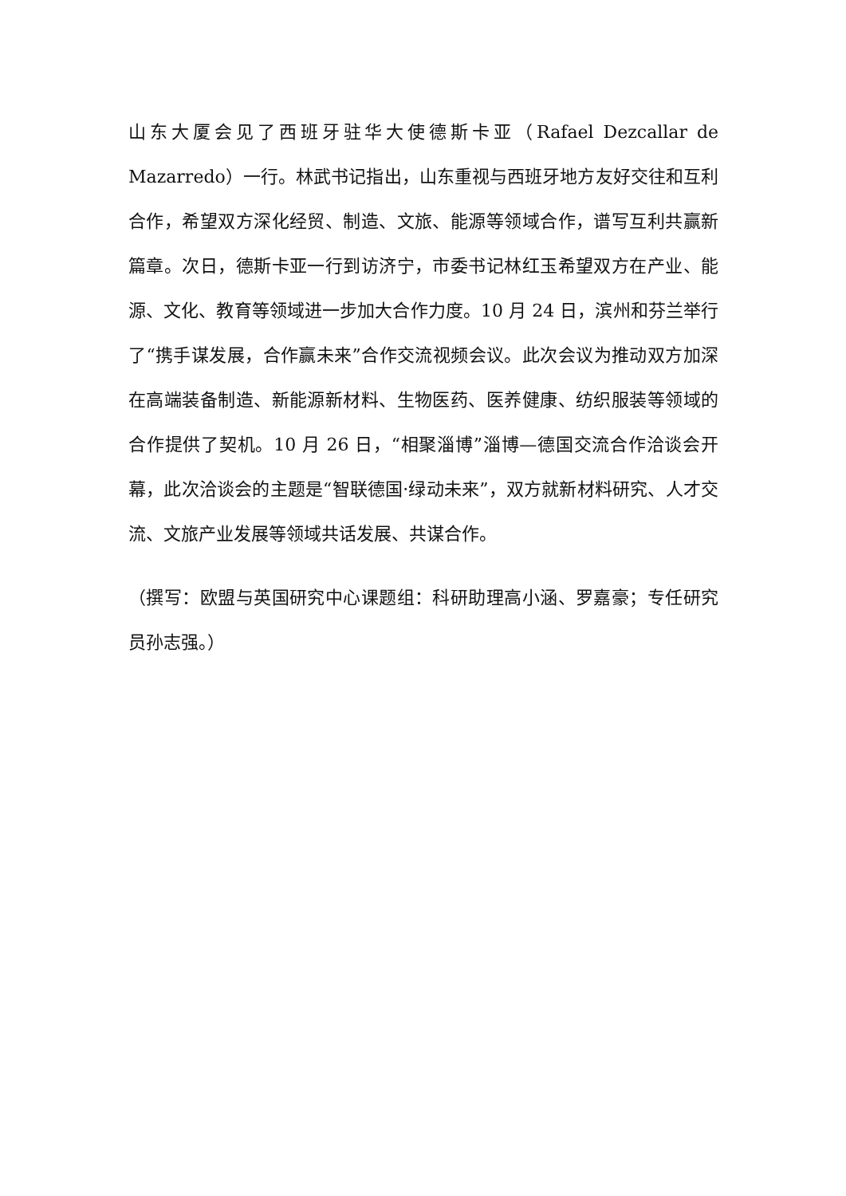山东大厦会见了西班牙驻华大使德斯卡亚（Rafael Dezcallar de Mazarredo）一行。林武书记指出，山东重视与西班牙地方友好交往和互利合作，希望双方深化经贸、制造、文旅、能源等领域合作，谱写互利共赢新篇章。次日，德斯卡亚一行到访济宁，市委书记林红玉希望双方在产业、能源、文化、教育等领域进一步加大合作力度。10 月 24 日，滨州和芬兰举行了“携手谋发展，合作赢未来”合作交流视频会议。此次会议为推动双方加深在高端装备制造、新能源新材料、生物医药、医养健康、纺织服装等领域的合作提供了契机。10 月 26 日，“相聚淄博”淄博—德国交流合作洽谈会开幕，此次洽谈会的主题是“智联德国·绿动未来”，双方就新材料研究、人才交流、文旅产业发展等领域共话发展、共谋合作。
（撰写：欧盟与英国研究中心课题组：科研助理高小涵、罗嘉豪；专任研究员孙志强。）